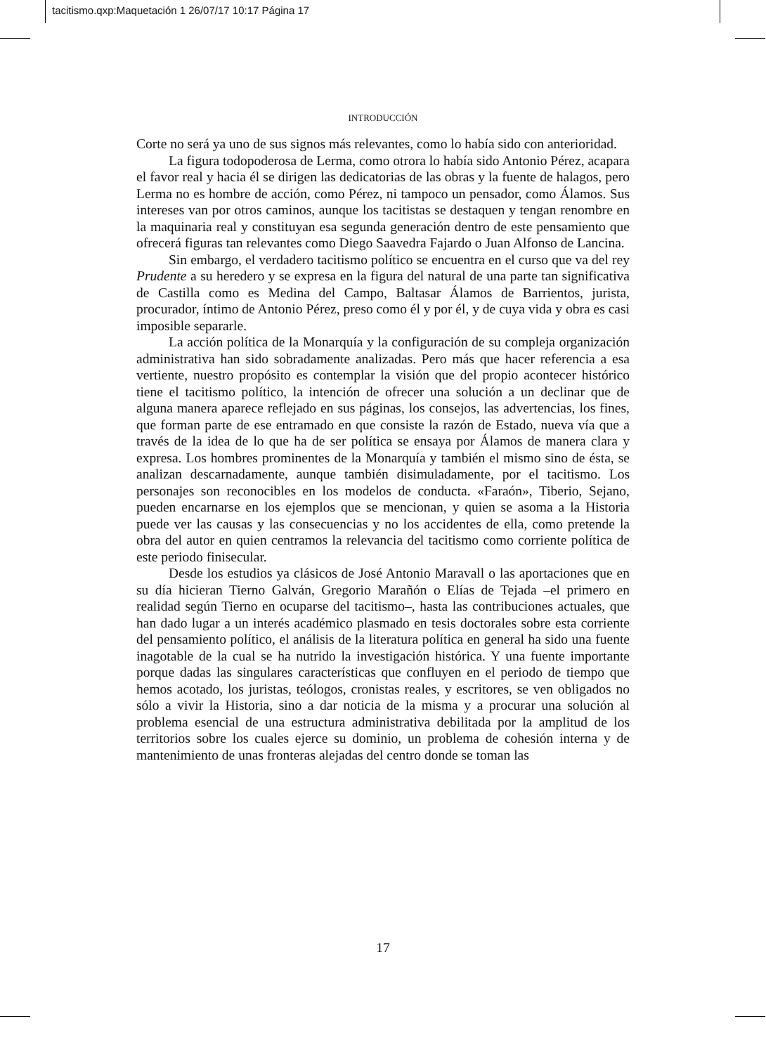tacitismo.qxp:Maquetación 1 26/07/17 10:17 Página 17
INTRODUCCIÓN
Corte no será ya uno de sus signos más relevantes, como lo había sido con anterioridad.
La figura todopoderosa de Lerma, como otrora lo había sido Antonio Pérez, acapara el favor real y hacia él se dirigen las dedicatorias de las obras y la fuente de halagos, pero Lerma no es hombre de acción, como Pérez, ni tampoco un pensador, como Álamos. Sus intereses van por otros caminos, aunque los tacitistas se destaquen y tengan renombre en la maquinaria real y constituyan esa segunda generación dentro de este pensamiento que ofrecerá figuras tan relevantes como Diego Saavedra Fajardo o Juan Alfonso de Lancina.
Sin embargo, el verdadero tacitismo político se encuentra en el curso que va del rey Prudente a su heredero y se expresa en la figura del natural de una parte tan significativa de Castilla como es Medina del Campo, Baltasar Álamos de Barrientos, jurista, procurador, íntimo de Antonio Pérez, preso como él y por él, y de cuya vida y obra es casi imposible separarle.
La acción política de la Monarquía y la configuración de su compleja organización administrativa han sido sobradamente analizadas. Pero más que hacer referencia a esa vertiente, nuestro propósito es contemplar la visión que del propio acontecer histórico tiene el tacitismo político, la intención de ofrecer una solución a un declinar que de alguna manera aparece reflejado en sus páginas, los consejos, las advertencias, los fines, que forman parte de ese entramado en que consiste la razón de Estado, nueva vía que a través de la idea de lo que ha de ser política se ensaya por Álamos de manera clara y expresa. Los hombres prominentes de la Monarquía y también el mismo sino de ésta, se analizan descarnadamente, aunque también disimuladamente, por el tacitismo. Los personajes son reconocibles en los modelos de conducta. «Faraón», Tiberio, Sejano, pueden encarnarse en los ejemplos que se mencionan, y quien se asoma a la Historia puede ver las causas y las consecuencias y no los accidentes de ella, como pretende la obra del autor en quien centramos la relevancia del tacitismo como corriente política de este periodo finisecular.
Desde los estudios ya clásicos de José Antonio Maravall o las aportaciones que en su día hicieran Tierno Galván, Gregorio Marañón o Elías de Tejada –el primero en realidad según Tierno en ocuparse del tacitismo–, hasta las contribuciones actuales, que han dado lugar a un interés académico plasmado en tesis doctorales sobre esta corriente del pensamiento político, el análisis de la literatura política en general ha sido una fuente inagotable de la cual se ha nutrido la investigación histórica. Y una fuente importante porque dadas las singulares características que confluyen en el periodo de tiempo que hemos acotado, los juristas, teólogos, cronistas reales, y escritores, se ven obligados no sólo a vivir la Historia, sino a dar noticia de la misma y a procurar una solución al problema esencial de una estructura administrativa debilitada por la amplitud de los territorios sobre los cuales ejerce su dominio, un problema de cohesión interna y de mantenimiento de unas fronteras alejadas del centro donde se toman las
17